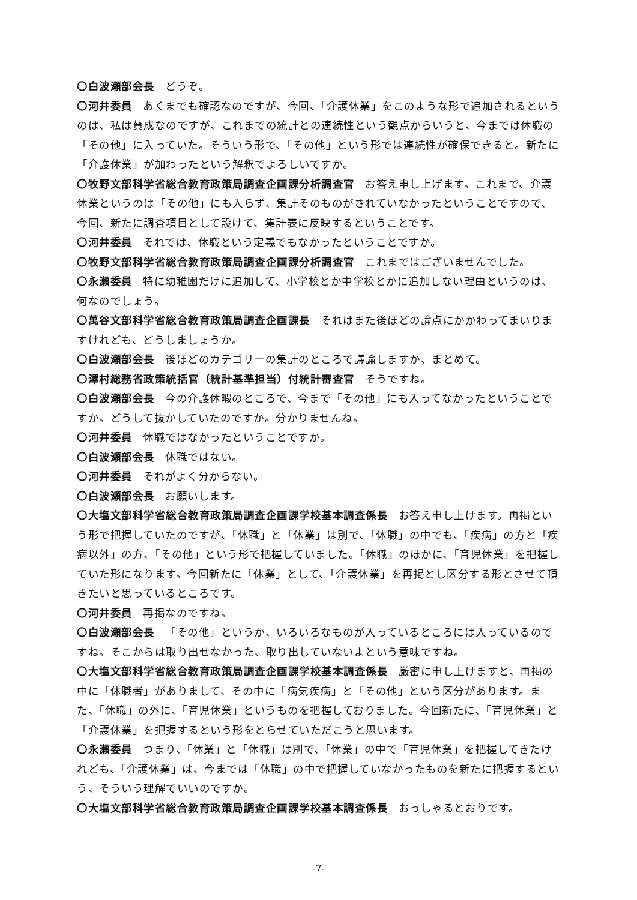〇白波瀬部会長 どうぞ。
〇河井委員 あくまでも確認なのですが、今回、「介護休業」をこのような形で追加されるというのは、私は賛成なのですが、これまでの統計との連続性という観点からいうと、今までは休職の「その他」に入っていた。そういう形で、「その他」という形では連続性が確保できると。新たに「介護休業」が加わったという解釈でよろしいですか。
〇牧野文部科学省総合教育政策局調査企画課分析調査官 お答え申し上げます。これまで、介護休業というのは「その他」にも入らず、集計そのものがされていなかったということですので、今回、新たに調査項目として設けて、集計表に反映するということです。
〇河井委員 それでは、休職という定義でもなかったということですか。
〇牧野文部科学省総合教育政策局調査企画課分析調査官 これまではございませんでした。
〇永瀬委員 特に幼稚園だけに追加して、小学校とか中学校とかに追加しない理由というのは、何なのでしょう。
〇萬谷文部科学省総合教育政策局調査企画課長 それはまた後ほどの論点にかかわってまいりますけれども、どうしましょうか。
〇白波瀬部会長 後ほどのカテゴリーの集計のところで議論しますか、まとめて。
〇澤村総務省政策統括官（統計基準担当）付統計審査官 そうですね。
〇白波瀬部会長 今の介護休暇のところで、今まで「その他」にも入ってなかったということですか。どうして抜かしていたのですか。分かりませんね。
〇河井委員 休職ではなかったということですか。
〇白波瀬部会長 休職ではない。
〇河井委員 それがよく分からない。
〇白波瀬部会長 お願いします。
〇大塩文部科学省総合教育政策局調査企画課学校基本調査係長 お答え申し上げます。再掲という形で把握していたのですが、「休職」と「休業」は別で、「休職」の中でも、「疾病」の方と「疾病以外」の方、「その他」という形で把握していました。「休職」のほかに、「育児休業」を把握していた形になります。今回新たに「休業」として、「介護休業」を再掲とし区分する形とさせて頂きたいと思っているところです。
〇河井委員 再掲なのですね。
〇白波瀬部会長 「その他」というか、いろいろなものが入っているところには入っているのですね。そこからは取り出せなかった、取り出していないよという意味ですね。
〇大塩文部科学省総合教育政策局調査企画課学校基本調査係長 厳密に申し上げますと、再掲の中に「休職者」がありまして、その中に「病気疾病」と「その他」という区分があります。また、「休職」の外に、「育児休業」というものを把握しておりました。今回新たに、「育児休業」と「介護休業」を把握するという形をとらせていただこうと思います。
〇永瀬委員 つまり、「休業」と「休職」は別で、「休業」の中で「育児休業」を把握してきたけれども、「介護休業」は、今までは「休職」の中で把握していなかったものを新たに把握するという、そういう理解でいいのですか。
〇大塩文部科学省総合教育政策局調査企画課学校基本調査係長 おっしゃるとおりです。
-7-